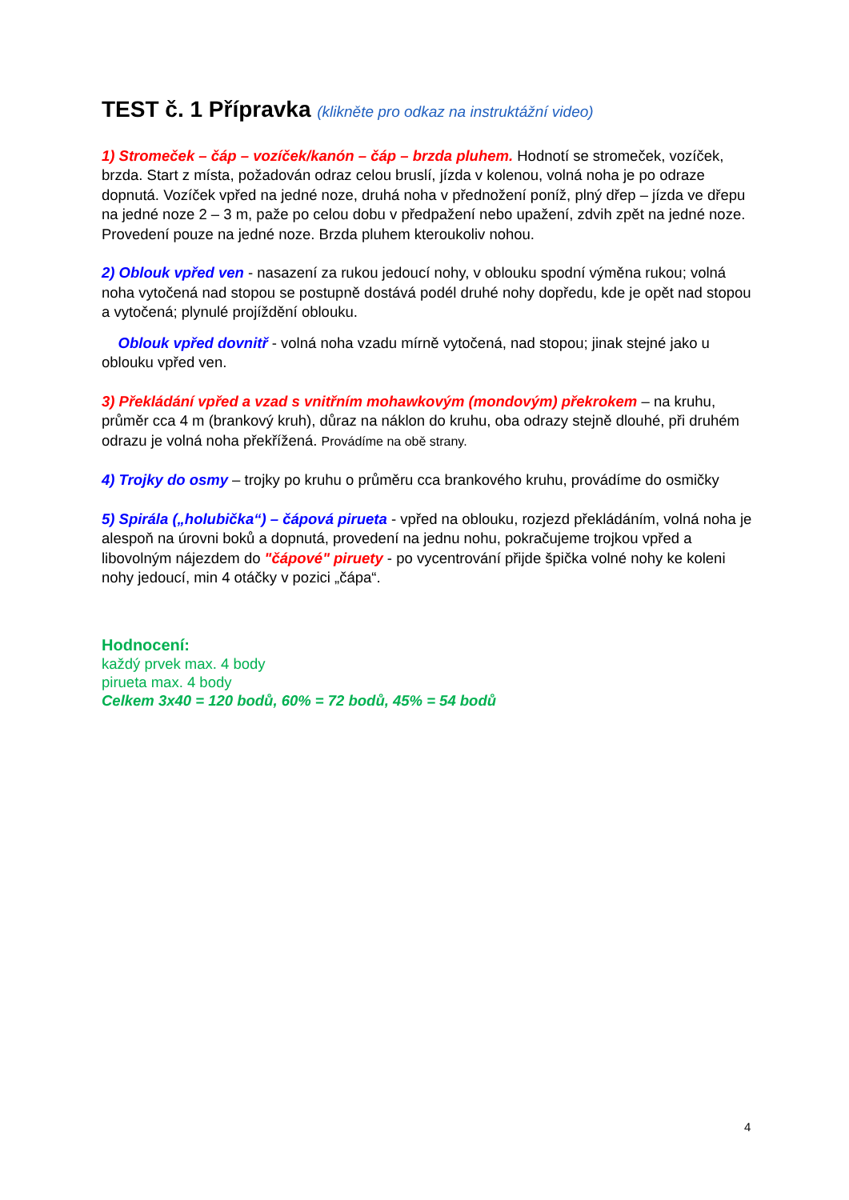TEST č. 1 Přípravka (klikněte pro odkaz na instruktážní video)
1) Stromeček – čáp – vozíček/kanón – čáp – brzda pluhem. Hodnotí se stromeček, vozíček, brzda. Start z místa, požadován odraz celou bruslí, jízda v kolenou, volná noha je po odraze dopnutá. Vozíček vpřed na jedné noze, druhá noha v přednožení poníž, plný dřep – jízda ve dřepu na jedné noze 2 – 3 m, paže po celou dobu v předpažení nebo upažení, zdvih zpět na jedné noze. Provedení pouze na jedné noze. Brzda pluhem kteroukoliv nohou.
2) Oblouk vpřed ven - nasazení za rukou jedoucí nohy, v oblouku spodní výměna rukou; volná noha vytočená nad stopou se postupně dostává podél druhé nohy dopředu, kde je opět nad stopou a vytočená; plynulé projíždění oblouku.
Oblouk vpřed dovnitř - volná noha vzadu mírně vytočená, nad stopou; jinak stejné jako u oblouku vpřed ven.
3) Překládání vpřed a vzad s vnitřním mohawkovým (mondovým) překrokem – na kruhu, průměr cca 4 m (brankový kruh), důraz na náklon do kruhu, oba odrazy stejně dlouhé, při druhém odrazu je volná noha překřížená. Provádíme na obě strany.
4) Trojky do osmy – trojky po kruhu o průměru cca brankového kruhu, provádíme do osmičky
5) Spirála („holubička“) – čápová pirueta - vpřed na oblouku, rozjezd překládáním, volná noha je alespoň na úrovni boků a dopnutá, provedení na jednu nohu, pokračujeme trojkou vpřed a libovolným nájezdem do "čápové" piruety - po vycentrování přijde špička volné nohy ke koleni nohy jedoucí, min 4 otáčky v pozici „čápa“.
Hodnocení:
každý prvek max. 4 body
pirueta max. 4 body
Celkem 3x40 = 120 bodů, 60% = 72 bodů, 45% = 54 bodů
4